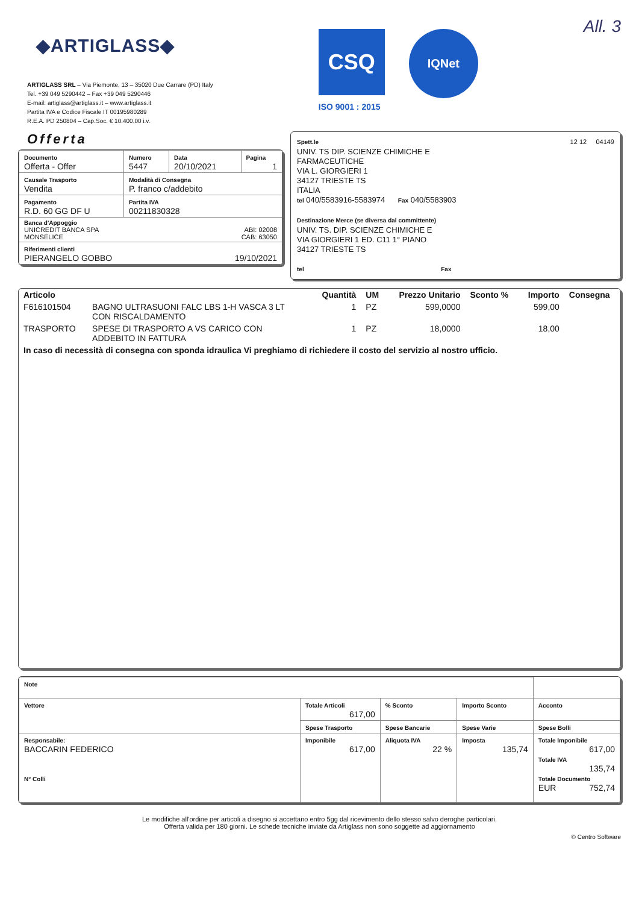◆ARTIGLASS◆
ARTIGLASS SRL – Via Piemonte, 13 – 35020 Due Carrare (PD) Italy
Tel. +39 049 5290442 – Fax +39 049 5290446
E-mail: artiglass@artiglass.it – www.artiglass.it
Partita IVA e Codice Fiscale IT 00195980289
R.E.A. PD 250804 – Cap.Soc. € 10.400,00 i.v.
CSQ
IQNet
ISO 9001 : 2015
All. 3
Offerta
| Documento Offerta - Offer | Numero 5447 | Data 20/10/2021 | Pagina 1 |
| Causale Trasporto Vendita | Modalità di Consegna P. franco c/addebito | | |
| Pagamento R.D. 60 GG DF U | Partita IVA 00211830328 | | |
| Banca d'Appoggio UNICREDIT BANCA SPA ABI: 02008 MONSELICE CAB: 63050 | | | |
| Riferimenti clienti PIERANGELO GOBBO 19/10/2021 | | | |
Spett.le 12 12 04149
UNIV. TS DIP. SCIENZE CHIMICHE E
FARMACEUTICHE
VIA L. GIORGIERI 1
34127 TRIESTE TS
ITALIA
tel 040/5583916-5583974 Fax 040/5583903
Destinazione Merce (se diversa dal committente)
UNIV. TS. DIP. SCIENZE CHIMICHE E
VIA GIORGIERI 1 ED. C11 1° PIANO
34127 TRIESTE TS
tel Fax
| Articolo | | Quantità | UM | Prezzo Unitario | Sconto % | Importo | Consegna |
| --- | --- | --- | --- | --- | --- | --- | --- |
| F616101504 | BAGNO ULTRASUONI FALC LBS 1-H VASCA 3 LT CON RISCALDAMENTO | 1 | PZ | 599,0000 | | 599,00 | |
| TRASPORTO | SPESE DI TRASPORTO A VS CARICO CON ADDEBITO IN FATTURA | 1 | PZ | 18,0000 | | 18,00 | |
| In caso di necessità di consegna con sponda idraulica Vi preghiamo di richiedere il costo del servizio al nostro ufficio. | | | | | | | |
| Note | | | | |
| Vettore | Totale Articoli 617,00 | % Sconto | Importo Sconto | Acconto |
| | Spese Trasporto | Spese Bancarie | Spese Varie | Spese Bolli |
| Responsabile: BACCARIN FEDERICO N° Colli | Imponibile 617,00 | Aliquota IVA 22 % | Imposta 135,74 | Totale Imponibile 617,00 Totale IVA 135,74 Totale Documento EUR 752,74 |
Le modifiche all'ordine per articoli a disegno si accettano entro 5gg dal ricevimento dello stesso salvo deroghe particolari.
Offerta valida per 180 giorni. Le schede tecniche inviate da Artiglass non sono soggette ad aggiornamento
© Centro Software